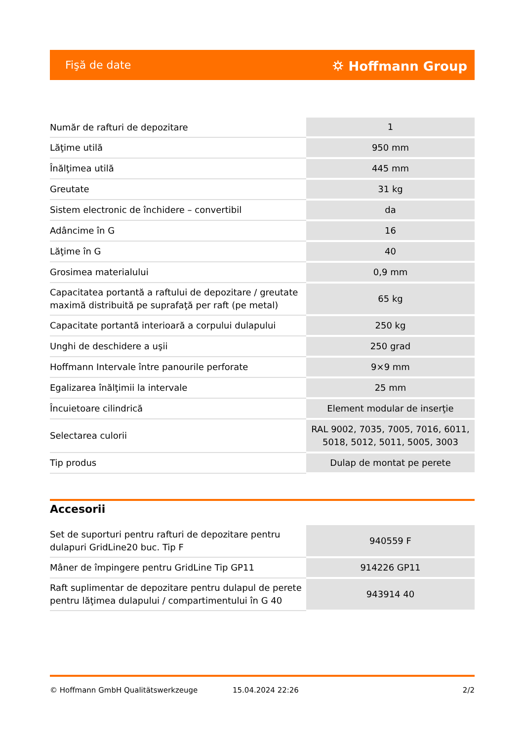Fişă de date ⛭ Hoffmann Group
| Număr de rafturi de depozitare | 1 |
| Lăţime utilă | 950 mm |
| Înălţimea utilă | 445 mm |
| Greutate | 31 kg |
| Sistem electronic de închidere – convertibil | da |
| Adâncime în G | 16 |
| Lăţime în G | 40 |
| Grosimea materialului | 0,9 mm |
| Capacitatea portantă a raftului de depozitare / greutate maximă distribuită pe suprafaţă per raft (pe metal) | 65 kg |
| Capacitate portantă interioară a corpului dulapului | 250 kg |
| Unghi de deschidere a uşii | 250 grad |
| Hoffmann Intervale între panourile perforate | 9×9 mm |
| Egalizarea înălţimii la intervale | 25 mm |
| Încuietoare cilindrică | Element modular de inserţie |
| Selectarea culorii | RAL 9002, 7035, 7005, 7016, 6011, 5018, 5012, 5011, 5005, 3003 |
| Tip produs | Dulap de montat pe perete |
Accesorii
| Set de suporturi pentru rafturi de depozitare pentru dulapuri GridLine20 buc. Tip F | 940559 F |
| Mâner de împingere pentru GridLine Tip GP11 | 914226 GP11 |
| Raft suplimentar de depozitare pentru dulapul de perete pentru lăţimea dulapului / compartimentului în G 40 | 943914 40 |
© Hoffmann GmbH Qualitätswerkzeuge 15.04.2024 22:26 2/2